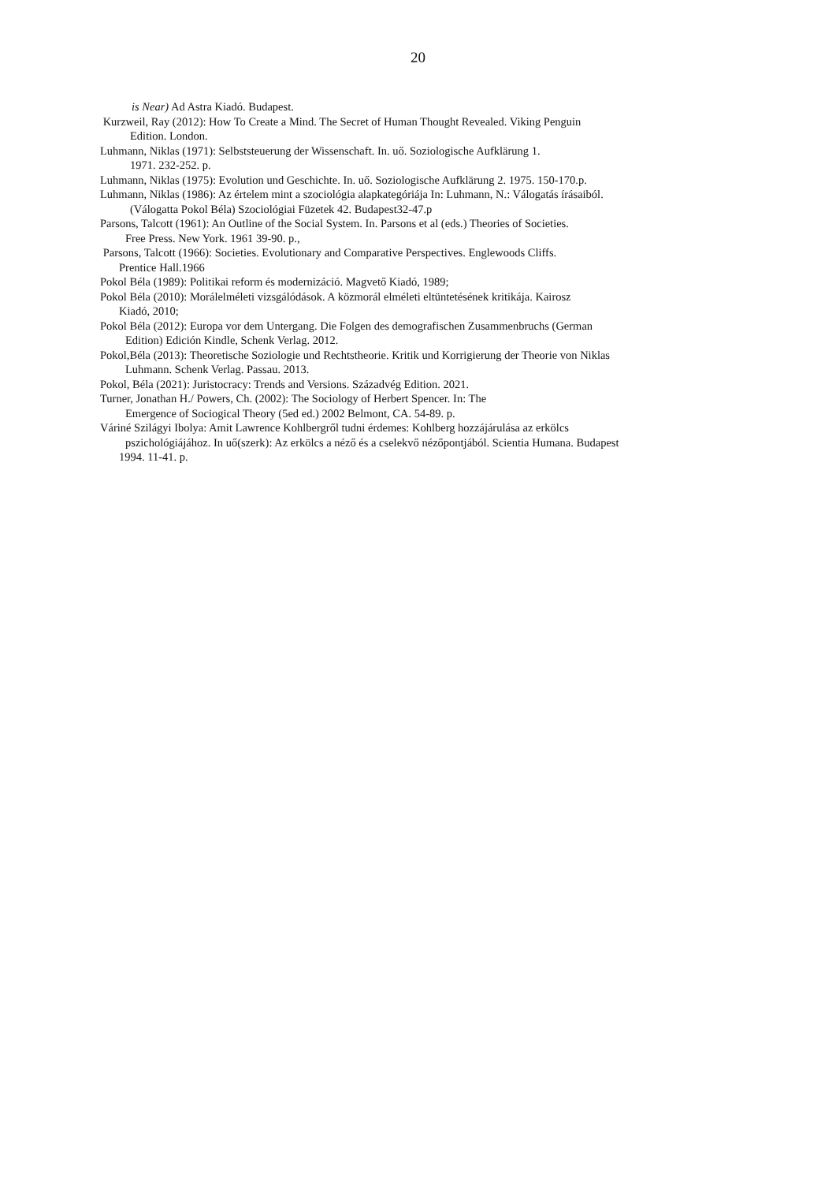20
is Near) Ad Astra Kiadó. Budapest.
Kurzweil, Ray (2012): How To Create a Mind. The Secret of Human Thought Revealed. Viking Penguin
Edition. London.
Luhmann, Niklas (1971): Selbststeuerung der Wissenschaft. In. uő. Soziologische Aufklärung 1.
1971. 232-252. p.
Luhmann, Niklas (1975): Evolution und Geschichte. In. uő. Soziologische Aufklärung 2. 1975. 150-170.p.
Luhmann, Niklas (1986): Az értelem mint a szociológia alapkategóriája In: Luhmann, N.: Válogatás írásaiból.
(Válogatta Pokol Béla) Szociológiai Füzetek 42. Budapest32-47.p
Parsons, Talcott (1961): An Outline of the Social System. In. Parsons et al (eds.) Theories of Societies.
Free Press. New York. 1961 39-90. p.,
Parsons, Talcott (1966): Societies. Evolutionary and Comparative Perspectives. Englewoods Cliffs.
Prentice Hall.1966
Pokol Béla (1989): Politikai reform és modernizáció. Magvető Kiadó, 1989;
Pokol Béla (2010): Morálelméleti vizsgálódások. A közmorál elméleti eltüntetésének kritikája. Kairosz
Kiadó, 2010;
Pokol Béla (2012): Europa vor dem Untergang. Die Folgen des demografischen Zusammenbruchs (German
Edition) Edición Kindle, Schenk Verlag. 2012.
Pokol,Béla (2013): Theoretische Soziologie und Rechtstheorie. Kritik und Korrigierung der Theorie von Niklas
Luhmann. Schenk Verlag. Passau. 2013.
Pokol, Béla (2021): Juristocracy: Trends and Versions. Századvég Edition. 2021.
Turner, Jonathan H./ Powers, Ch. (2002): The Sociology of Herbert Spencer. In: The
Emergence of Sociogical Theory (5ed ed.) 2002 Belmont, CA. 54-89. p.
Váriné Szilágyi Ibolya: Amit Lawrence Kohlbergről tudni érdemes: Kohlberg hozzájárulása az erkölcs
pszichológiájához. In uő(szerk): Az erkölcs a néző és a cselekvő nézőpontjából. Scientia Humana. Budapest
1994. 11-41. p.